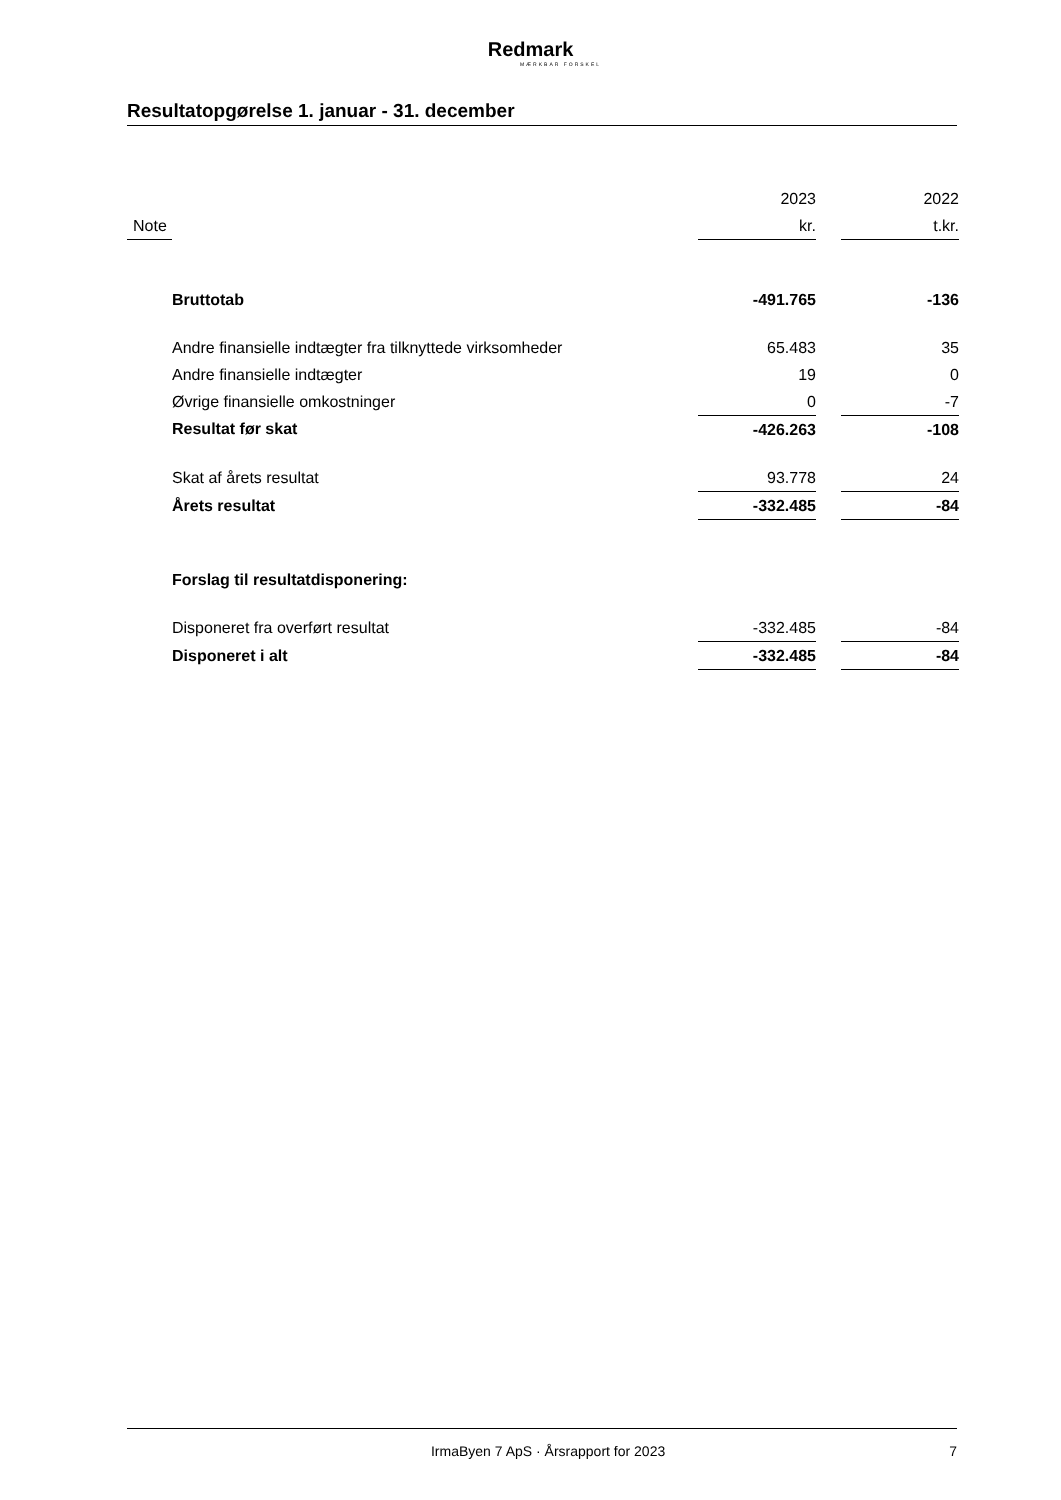Redmark
MÆRKBAR FORSKEL
Resultatopgørelse 1. januar - 31. december
| | | 2023 | | 2022 |
| Note | | kr. | | t.kr. |
| | Bruttotab | -491.765 | | -136 |
| | Andre finansielle indtægter fra tilknyttede virksomheder | 65.483 | | 35 |
| | Andre finansielle indtægter | 19 | | 0 |
| | Øvrige finansielle omkostninger | 0 | | -7 |
| | Resultat før skat | -426.263 | | -108 |
| | Skat af årets resultat | 93.778 | | 24 |
| | Årets resultat | -332.485 | | -84 |
| | Forslag til resultatdisponering: | | | |
| | Disponeret fra overført resultat | -332.485 | | -84 |
| | Disponeret i alt | -332.485 | | -84 |
IrmaByen 7 ApS · Årsrapport for 2023 7